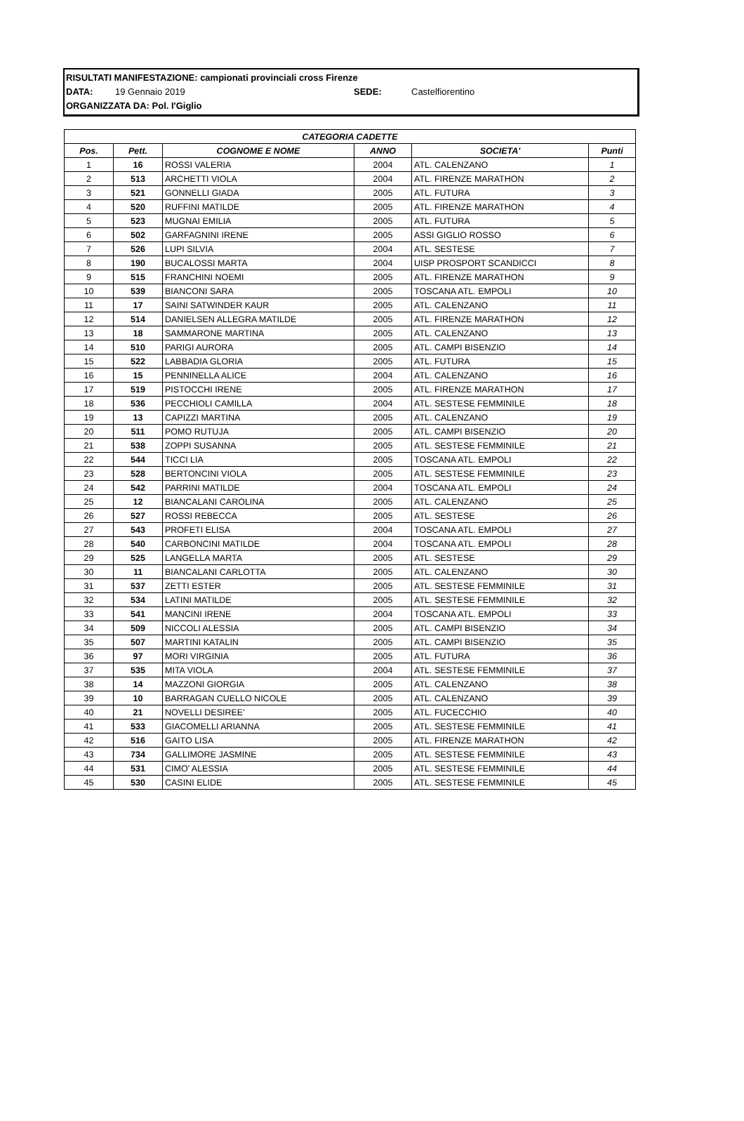RISULTATI MANIFESTAZIONE: campionati provinciali cross Firenze
DATA: 19 Gennaio 2019 SEDE: Castelfiorentino
ORGANIZZATA DA: Pol. I'Giglio
| CATEGORIA CADETTE | | | | | |
| --- | --- | --- | --- | --- | --- |
| Pos. | Pett. | COGNOME E NOME | ANNO | SOCIETA' | Punti |
| 1 | 16 | ROSSI VALERIA | 2004 | ATL. CALENZANO | 1 |
| 2 | 513 | ARCHETTI VIOLA | 2004 | ATL. FIRENZE MARATHON | 2 |
| 3 | 521 | GONNELLI GIADA | 2005 | ATL. FUTURA | 3 |
| 4 | 520 | RUFFINI MATILDE | 2005 | ATL. FIRENZE MARATHON | 4 |
| 5 | 523 | MUGNAI EMILIA | 2005 | ATL. FUTURA | 5 |
| 6 | 502 | GARFAGNINI IRENE | 2005 | ASSI GIGLIO ROSSO | 6 |
| 7 | 526 | LUPI SILVIA | 2004 | ATL. SESTESE | 7 |
| 8 | 190 | BUCALOSSI MARTA | 2004 | UISP PROSPORT SCANDICCI | 8 |
| 9 | 515 | FRANCHINI NOEMI | 2005 | ATL. FIRENZE MARATHON | 9 |
| 10 | 539 | BIANCONI SARA | 2005 | TOSCANA ATL. EMPOLI | 10 |
| 11 | 17 | SAINI SATWINDER KAUR | 2005 | ATL. CALENZANO | 11 |
| 12 | 514 | DANIELSEN ALLEGRA MATILDE | 2005 | ATL. FIRENZE MARATHON | 12 |
| 13 | 18 | SAMMARONE MARTINA | 2005 | ATL. CALENZANO | 13 |
| 14 | 510 | PARIGI AURORA | 2005 | ATL. CAMPI BISENZIO | 14 |
| 15 | 522 | LABBADIA GLORIA | 2005 | ATL. FUTURA | 15 |
| 16 | 15 | PENNINELLA ALICE | 2004 | ATL. CALENZANO | 16 |
| 17 | 519 | PISTOCCHI IRENE | 2005 | ATL. FIRENZE MARATHON | 17 |
| 18 | 536 | PECCHIOLI CAMILLA | 2004 | ATL. SESTESE FEMMINILE | 18 |
| 19 | 13 | CAPIZZI MARTINA | 2005 | ATL. CALENZANO | 19 |
| 20 | 511 | POMO RUTUJA | 2005 | ATL. CAMPI BISENZIO | 20 |
| 21 | 538 | ZOPPI SUSANNA | 2005 | ATL. SESTESE FEMMINILE | 21 |
| 22 | 544 | TICCI LIA | 2005 | TOSCANA ATL. EMPOLI | 22 |
| 23 | 528 | BERTONCINI VIOLA | 2005 | ATL. SESTESE FEMMINILE | 23 |
| 24 | 542 | PARRINI MATILDE | 2004 | TOSCANA ATL. EMPOLI | 24 |
| 25 | 12 | BIANCALANI CAROLINA | 2005 | ATL. CALENZANO | 25 |
| 26 | 527 | ROSSI REBECCA | 2005 | ATL. SESTESE | 26 |
| 27 | 543 | PROFETI ELISA | 2004 | TOSCANA ATL. EMPOLI | 27 |
| 28 | 540 | CARBONCINI MATILDE | 2004 | TOSCANA ATL. EMPOLI | 28 |
| 29 | 525 | LANGELLA MARTA | 2005 | ATL. SESTESE | 29 |
| 30 | 11 | BIANCALANI CARLOTTA | 2005 | ATL. CALENZANO | 30 |
| 31 | 537 | ZETTI ESTER | 2005 | ATL. SESTESE FEMMINILE | 31 |
| 32 | 534 | LATINI MATILDE | 2005 | ATL. SESTESE FEMMINILE | 32 |
| 33 | 541 | MANCINI IRENE | 2004 | TOSCANA ATL. EMPOLI | 33 |
| 34 | 509 | NICCOLI ALESSIA | 2005 | ATL. CAMPI BISENZIO | 34 |
| 35 | 507 | MARTINI KATALIN | 2005 | ATL. CAMPI BISENZIO | 35 |
| 36 | 97 | MORI VIRGINIA | 2005 | ATL. FUTURA | 36 |
| 37 | 535 | MITA VIOLA | 2004 | ATL. SESTESE FEMMINILE | 37 |
| 38 | 14 | MAZZONI GIORGIA | 2005 | ATL. CALENZANO | 38 |
| 39 | 10 | BARRAGAN CUELLO NICOLE | 2005 | ATL. CALENZANO | 39 |
| 40 | 21 | NOVELLI DESIREE' | 2005 | ATL. FUCECCHIO | 40 |
| 41 | 533 | GIACOMELLI ARIANNA | 2005 | ATL. SESTESE FEMMINILE | 41 |
| 42 | 516 | GAITO LISA | 2005 | ATL. FIRENZE MARATHON | 42 |
| 43 | 734 | GALLIMORE JASMINE | 2005 | ATL. SESTESE FEMMINILE | 43 |
| 44 | 531 | CIMO' ALESSIA | 2005 | ATL. SESTESE FEMMINILE | 44 |
| 45 | 530 | CASINI ELIDE | 2005 | ATL. SESTESE FEMMINILE | 45 |